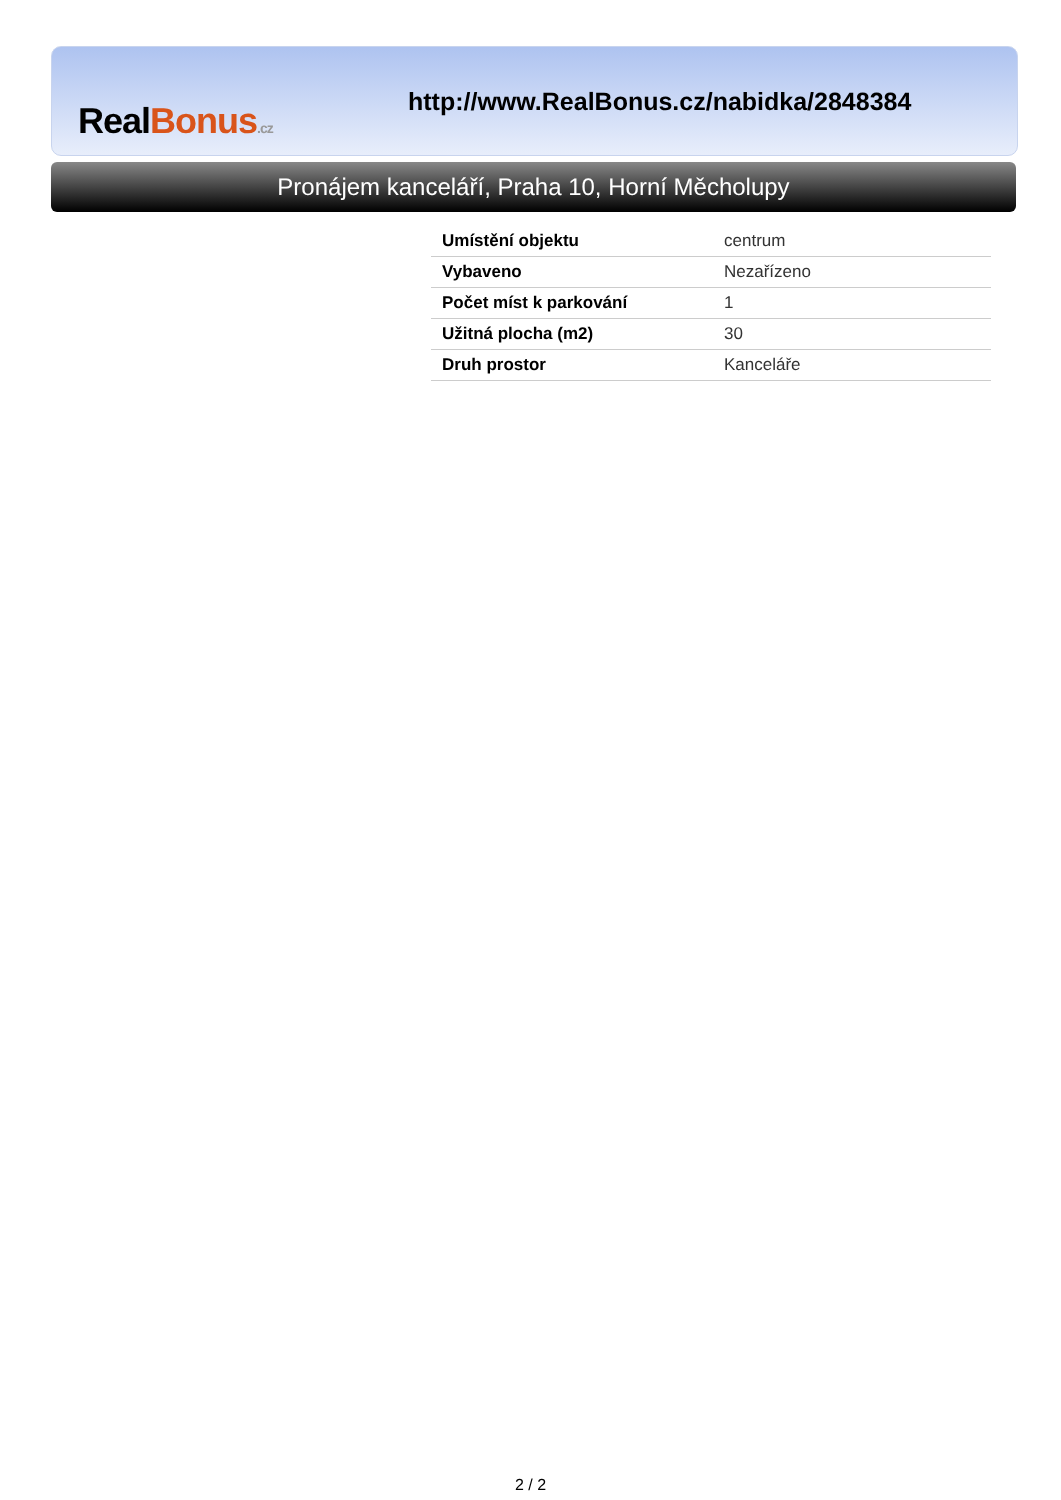RealBonus.cz
http://www.RealBonus.cz/nabidka/2848384
Pronájem kanceláří, Praha 10, Horní Měcholupy
| Umístění objektu | centrum |
| Vybaveno | Nezařízeno |
| Počet míst k parkování | 1 |
| Užitná plocha (m2) | 30 |
| Druh prostor | Kanceláře |
2 / 2